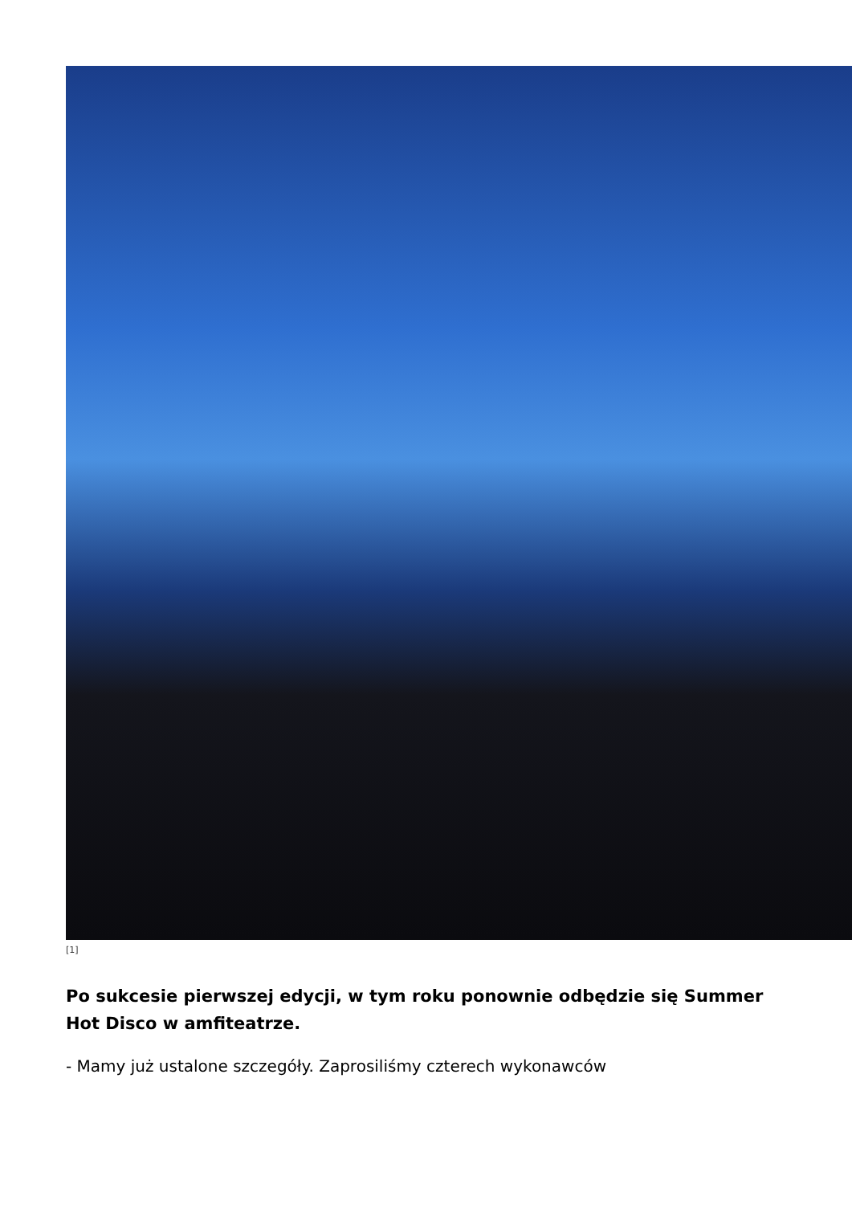[1]
Po sukcesie pierwszej edycji, w tym roku ponownie odbędzie się Summer Hot Disco w amfiteatrze.
- Mamy już ustalone szczegóły. Zaprosiliśmy czterech wykonawców